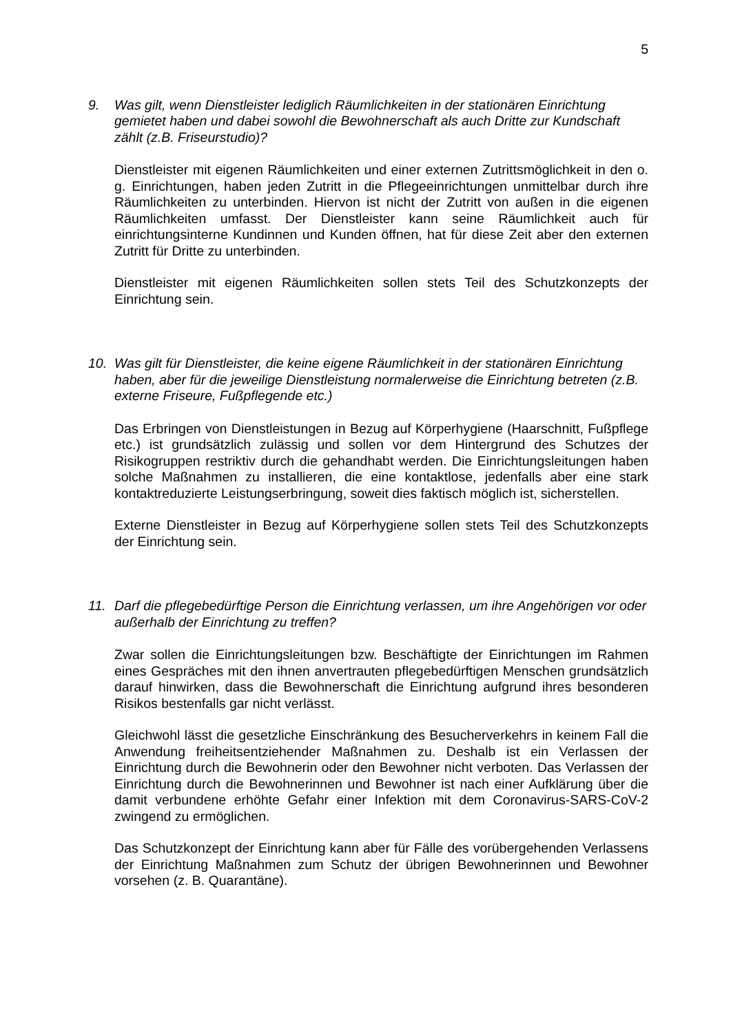5
9. Was gilt, wenn Dienstleister lediglich Räumlichkeiten in der stationären Einrichtung gemietet haben und dabei sowohl die Bewohnerschaft als auch Dritte zur Kundschaft zählt (z.B. Friseurstudio)?
Dienstleister mit eigenen Räumlichkeiten und einer externen Zutrittsmöglichkeit in den o. g. Einrichtungen, haben jeden Zutritt in die Pflegeeinrichtungen unmittelbar durch ihre Räumlichkeiten zu unterbinden. Hiervon ist nicht der Zutritt von außen in die eigenen Räumlichkeiten umfasst. Der Dienstleister kann seine Räumlichkeit auch für einrichtungsinterne Kundinnen und Kunden öffnen, hat für diese Zeit aber den externen Zutritt für Dritte zu unterbinden.
Dienstleister mit eigenen Räumlichkeiten sollen stets Teil des Schutzkonzepts der Einrichtung sein.
10. Was gilt für Dienstleister, die keine eigene Räumlichkeit in der stationären Einrichtung haben, aber für die jeweilige Dienstleistung normalerweise die Einrichtung betreten (z.B. externe Friseure, Fußpflegende etc.)
Das Erbringen von Dienstleistungen in Bezug auf Körperhygiene (Haarschnitt, Fußpflege etc.) ist grundsätzlich zulässig und sollen vor dem Hintergrund des Schutzes der Risikogruppen restriktiv durch die gehandhabt werden. Die Einrichtungsleitungen haben solche Maßnahmen zu installieren, die eine kontaktlose, jedenfalls aber eine stark kontaktreduzierte Leistungserbringung, soweit dies faktisch möglich ist, sicherstellen.
Externe Dienstleister in Bezug auf Körperhygiene sollen stets Teil des Schutzkonzepts der Einrichtung sein.
11. Darf die pflegebedürftige Person die Einrichtung verlassen, um ihre Angehörigen vor oder außerhalb der Einrichtung zu treffen?
Zwar sollen die Einrichtungsleitungen bzw. Beschäftigte der Einrichtungen im Rahmen eines Gespräches mit den ihnen anvertrauten pflegebedürftigen Menschen grundsätzlich darauf hinwirken, dass die Bewohnerschaft die Einrichtung aufgrund ihres besonderen Risikos bestenfalls gar nicht verlässt.
Gleichwohl lässt die gesetzliche Einschränkung des Besucherverkehrs in keinem Fall die Anwendung freiheitsentziehender Maßnahmen zu. Deshalb ist ein Verlassen der Einrichtung durch die Bewohnerin oder den Bewohner nicht verboten. Das Verlassen der Einrichtung durch die Bewohnerinnen und Bewohner ist nach einer Aufklärung über die damit verbundene erhöhte Gefahr einer Infektion mit dem Coronavirus-SARS-CoV-2 zwingend zu ermöglichen.
Das Schutzkonzept der Einrichtung kann aber für Fälle des vorübergehenden Verlassens der Einrichtung Maßnahmen zum Schutz der übrigen Bewohnerinnen und Bewohner vorsehen (z. B. Quarantäne).